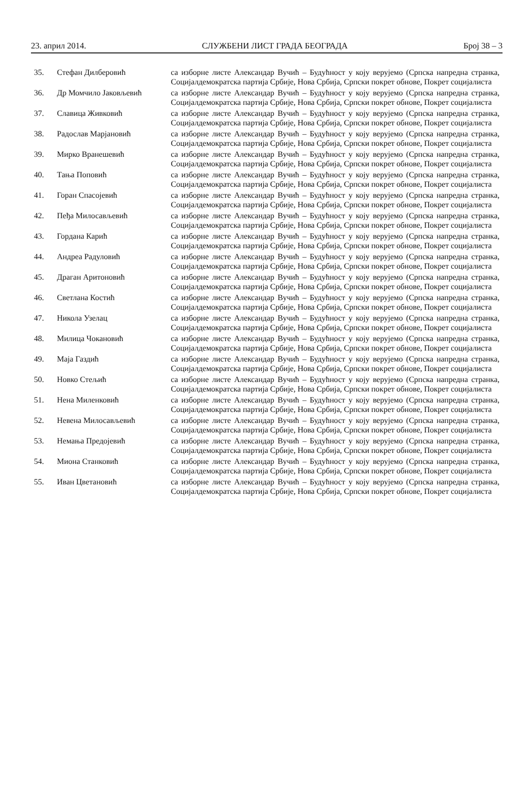23. април 2014. СЛУЖБЕНИ ЛИСТ ГРАДА БЕОГРАДА Број 38 – 3
| 35. | Стефан Дилберовић | са изборне листе Александар Вучић – Будућност у коју верујемо (Српска напредна странка, Социјалдемократска партија Србије, Нова Србија, Српски покрет обнове, Покрет социјалиста |
| 36. | Др Момчило Јаковљевић | са изборне листе Александар Вучић – Будућност у коју верујемо (Српска напредна странка, Социјалдемократска партија Србије, Нова Србија, Српски покрет обнове, Покрет социјалиста |
| 37. | Славица Живковић | са изборне листе Александар Вучић – Будућност у коју верујемо (Српска напредна странка, Социјалдемократска партија Србије, Нова Србија, Српски покрет обнове, Покрет социјалиста |
| 38. | Радослав Марјановић | са изборне листе Александар Вучић – Будућност у коју верујемо (Српска напредна странка, Социјалдемократска партија Србије, Нова Србија, Српски покрет обнове, Покрет социјалиста |
| 39. | Мирко Вранешевић | са изборне листе Александар Вучић – Будућност у коју верујемо (Српска напредна странка, Социјалдемократска партија Србије, Нова Србија, Српски покрет обнове, Покрет социјалиста |
| 40. | Тања Поповић | са изборне листе Александар Вучић – Будућност у коју верујемо (Српска напредна странка, Социјалдемократска партија Србије, Нова Србија, Српски покрет обнове, Покрет социјалиста |
| 41. | Горан Спасојевић | са изборне листе Александар Вучић – Будућност у коју верујемо (Српска напредна странка, Социјалдемократска партија Србије, Нова Србија, Српски покрет обнове, Покрет социјалиста |
| 42. | Пеђа Милосављевић | са изборне листе Александар Вучић – Будућност у коју верујемо (Српска напредна странка, Социјалдемократска партија Србије, Нова Србија, Српски покрет обнове, Покрет социјалиста |
| 43. | Гордана Карић | са изборне листе Александар Вучић – Будућност у коју верујемо (Српска напредна странка, Социјалдемократска партија Србије, Нова Србија, Српски покрет обнове, Покрет социјалиста |
| 44. | Андреа Радуловић | са изборне листе Александар Вучић – Будућност у коју верујемо (Српска напредна странка, Социјалдемократска партија Србије, Нова Србија, Српски покрет обнове, Покрет социјалиста |
| 45. | Драган Аритоновић | са изборне листе Александар Вучић – Будућност у коју верујемо (Српска напредна странка, Социјалдемократска партија Србије, Нова Србија, Српски покрет обнове, Покрет социјалиста |
| 46. | Светлана Костић | са изборне листе Александар Вучић – Будућност у коју верујемо (Српска напредна странка, Социјалдемократска партија Србије, Нова Србија, Српски покрет обнове, Покрет социјалиста |
| 47. | Никола Узелац | са изборне листе Александар Вучић – Будућност у коју верујемо (Српска напредна странка, Социјалдемократска партија Србије, Нова Србија, Српски покрет обнове, Покрет социјалиста |
| 48. | Милица Чокановић | са изборне листе Александар Вучић – Будућност у коју верујемо (Српска напредна странка, Социјалдемократска партија Србије, Нова Србија, Српски покрет обнове, Покрет социјалиста |
| 49. | Маја Газдић | са изборне листе Александар Вучић – Будућност у коју верујемо (Српска напредна странка, Социјалдемократска партија Србије, Нова Србија, Српски покрет обнове, Покрет социјалиста |
| 50. | Новко Стељић | са изборне листе Александар Вучић – Будућност у коју верујемо (Српска напредна странка, Социјалдемократска партија Србије, Нова Србија, Српски покрет обнове, Покрет социјалиста |
| 51. | Нена Миленковић | са изборне листе Александар Вучић – Будућност у коју верујемо (Српска напредна странка, Социјалдемократска партија Србије, Нова Србија, Српски покрет обнове, Покрет социјалиста |
| 52. | Невена Милосављевић | са изборне листе Александар Вучић – Будућност у коју верујемо (Српска напредна странка, Социјалдемократска партија Србије, Нова Србија, Српски покрет обнове, Покрет социјалиста |
| 53. | Немања Предојевић | са изборне листе Александар Вучић – Будућност у коју верујемо (Српска напредна странка, Социјалдемократска партија Србије, Нова Србија, Српски покрет обнове, Покрет социјалиста |
| 54. | Миона Станковић | са изборне листе Александар Вучић – Будућност у коју верујемо (Српска напредна странка, Социјалдемократска партија Србије, Нова Србија, Српски покрет обнове, Покрет социјалиста |
| 55. | Иван Цветановић | са изборне листе Александар Вучић – Будућност у коју верујемо (Српска напредна странка, Социјалдемократска партија Србије, Нова Србија, Српски покрет обнове, Покрет социјалиста |